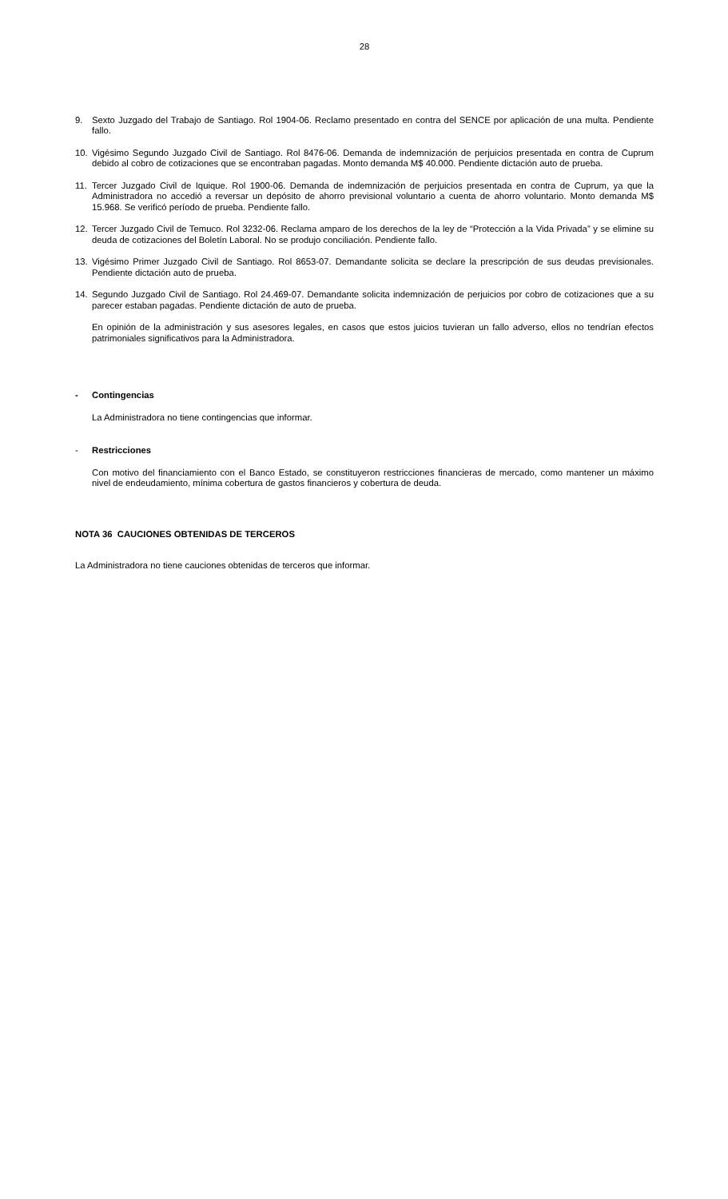28
9. Sexto Juzgado del Trabajo de Santiago. Rol 1904-06. Reclamo presentado en contra del SENCE por aplicación de una multa. Pendiente fallo.
10. Vigésimo Segundo Juzgado Civil de Santiago. Rol 8476-06. Demanda de indemnización de perjuicios presentada en contra de Cuprum debido al cobro de cotizaciones que se encontraban pagadas. Monto demanda M$ 40.000. Pendiente dictación auto de prueba.
11. Tercer Juzgado Civil de Iquique. Rol 1900-06. Demanda de indemnización de perjuicios presentada en contra de Cuprum, ya que la Administradora no accedió a reversar un depósito de ahorro previsional voluntario a cuenta de ahorro voluntario. Monto demanda M$ 15.968. Se verificó período de prueba. Pendiente fallo.
12. Tercer Juzgado Civil de Temuco. Rol 3232-06. Reclama amparo de los derechos de la ley de “Protección a la Vida Privada” y se elimine su deuda de cotizaciones del Boletín Laboral. No se produjo conciliación. Pendiente fallo.
13. Vigésimo Primer Juzgado Civil de Santiago. Rol 8653-07. Demandante solicita se declare la prescripción de sus deudas previsionales. Pendiente dictación auto de prueba.
14. Segundo Juzgado Civil de Santiago. Rol 24.469-07. Demandante solicita indemnización de perjuicios por cobro de cotizaciones que a su parecer estaban pagadas. Pendiente dictación de auto de prueba.
En opinión de la administración y sus asesores legales, en casos que estos juicios tuvieran un fallo adverso, ellos no tendrían efectos patrimoniales significativos para la Administradora.
- Contingencias
La Administradora no tiene contingencias que informar.
- Restricciones
Con motivo del financiamiento con el Banco Estado, se constituyeron restricciones financieras de mercado, como mantener un máximo nivel de endeudamiento, mínima cobertura de gastos financieros y cobertura de deuda.
NOTA 36 CAUCIONES OBTENIDAS DE TERCEROS
La Administradora no tiene cauciones obtenidas de terceros que informar.